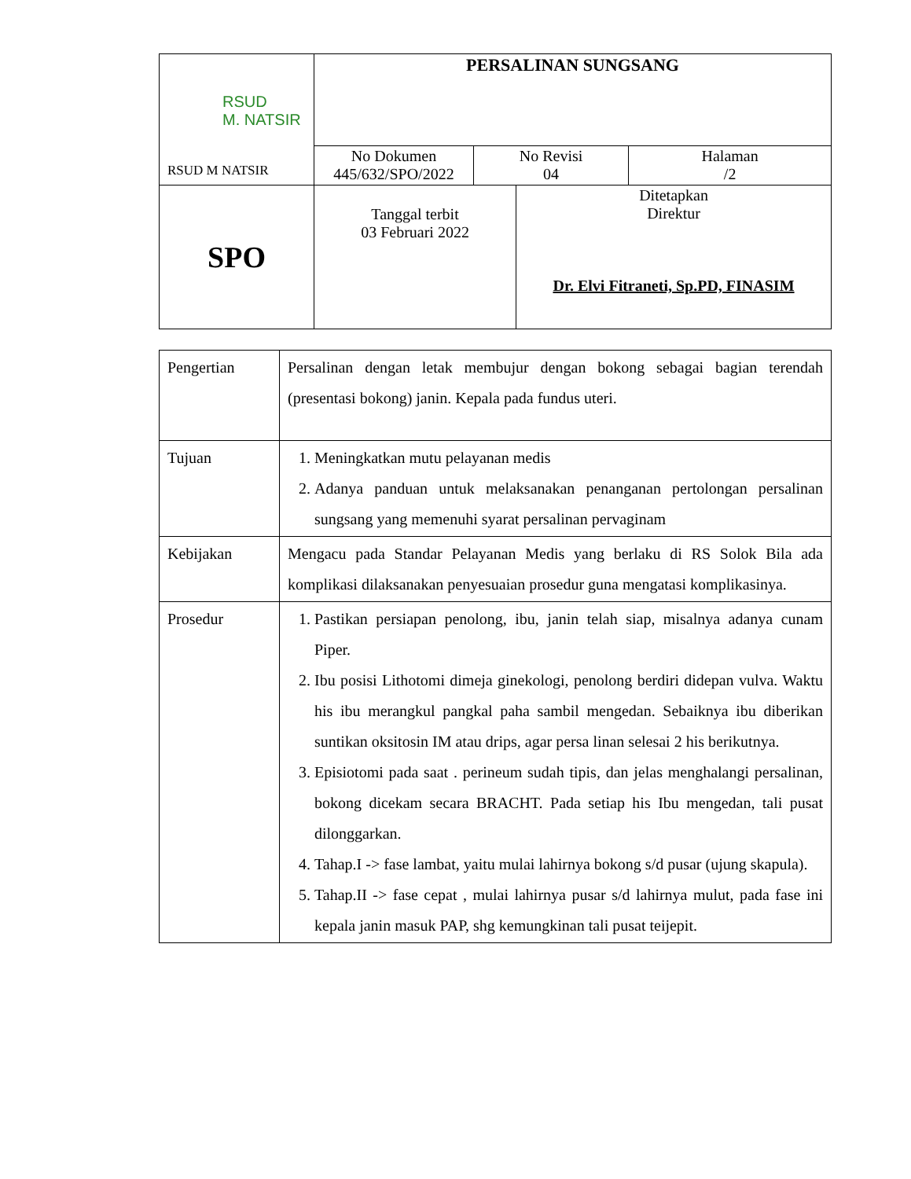| RSUD M. NATSIR RSUD M NATSIR | PERSALINAN SUNGSANG | | | |
| | No Dokumen 445/632/SPO/2022 | No Revisi 04 | | Halaman /2 |
| SPO | Tanggal terbit 03 Februari 2022 | | Ditetapkan Direktur Dr. Elvi Fitraneti, Sp.PD, FINASIM | |
| Pengertian | Persalinan dengan letak membujur dengan bokong sebagai bagian terendah (presentasi bokong) janin. Kepala pada fundus uteri. |
| Tujuan | 1. Meningkatkan mutu pelayanan medis 2. Adanya panduan untuk melaksanakan penanganan pertolongan persalinan sungsang yang memenuhi syarat persalinan pervaginam |
| Kebijakan | Mengacu pada Standar Pelayanan Medis yang berlaku di RS Solok Bila ada komplikasi dilaksanakan penyesuaian prosedur guna mengatasi komplikasinya. |
| Prosedur | 1. Pastikan persiapan penolong, ibu, janin telah siap, misalnya adanya cunam Piper. 2. Ibu posisi Lithotomi dimeja ginekologi, penolong berdiri didepan vulva. Waktu his ibu merangkul pangkal paha sambil mengedan. Sebaiknya ibu diberikan suntikan oksitosin IM atau drips, agar persa linan selesai 2 his berikutnya. 3. Episiotomi pada saat . perineum sudah tipis, dan jelas menghalangi persalinan, bokong dicekam secara BRACHT. Pada setiap his Ibu mengedan, tali pusat dilonggarkan. 4. Tahap.I -> fase lambat, yaitu mulai lahirnya bokong s/d pusar (ujung skapula). 5. Tahap.II -> fase cepat , mulai lahirnya pusar s/d lahirnya mulut, pada fase ini kepala janin masuk PAP, shg kemungkinan tali pusat teijepit. |